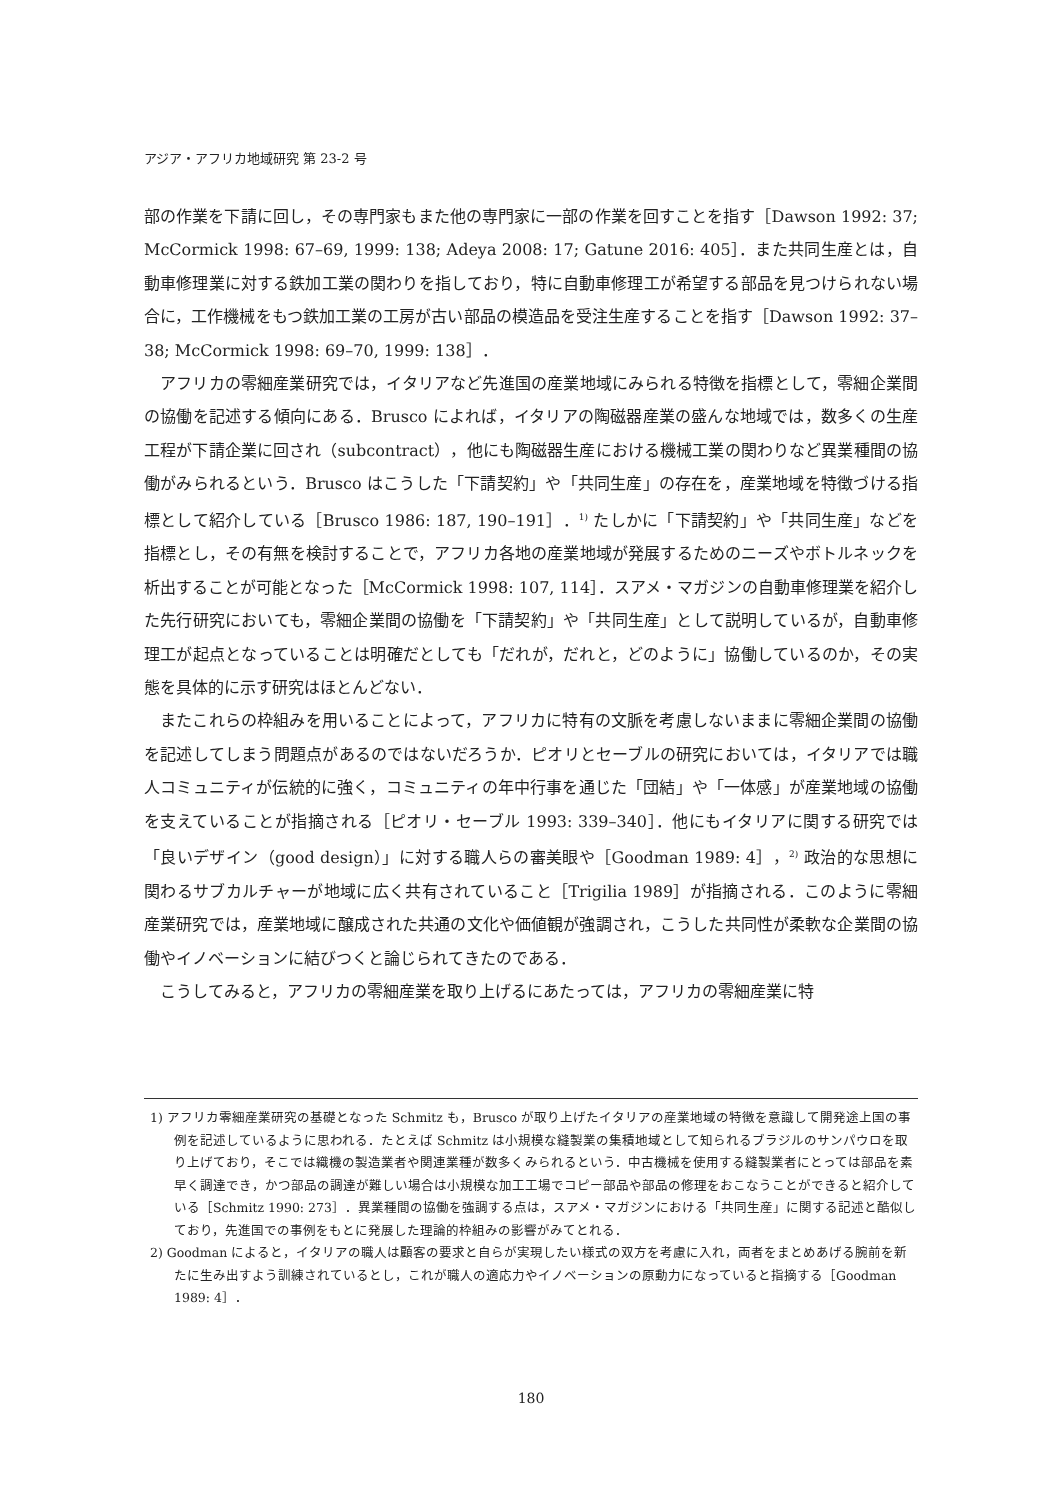アジア・アフリカ地域研究 第 23-2 号
部の作業を下請に回し，その専門家もまた他の専門家に一部の作業を回すことを指す［Dawson 1992: 37; McCormick 1998: 67–69, 1999: 138; Adeya 2008: 17; Gatune 2016: 405］．また共同生産とは，自動車修理業に対する鉄加工業の関わりを指しており，特に自動車修理工が希望する部品を見つけられない場合に，工作機械をもつ鉄加工業の工房が古い部品の模造品を受注生産することを指す［Dawson 1992: 37–38; McCormick 1998: 69–70, 1999: 138］．
アフリカの零細産業研究では，イタリアなど先進国の産業地域にみられる特徴を指標として，零細企業間の協働を記述する傾向にある．Brusco によれば，イタリアの陶磁器産業の盛んな地域では，数多くの生産工程が下請企業に回され（subcontract），他にも陶磁器生産における機械工業の関わりなど異業種間の協働がみられるという．Brusco はこうした「下請契約」や「共同生産」の存在を，産業地域を特徴づける指標として紹介している［Brusco 1986: 187, 190–191］．<sup>1)</sup> たしかに「下請契約」や「共同生産」などを指標とし，その有無を検討することで，アフリカ各地の産業地域が発展するためのニーズやボトルネックを析出することが可能となった［McCormick 1998: 107, 114］．スアメ・マガジンの自動車修理業を紹介した先行研究においても，零細企業間の協働を「下請契約」や「共同生産」として説明しているが，自動車修理工が起点となっていることは明確だとしても「だれが，だれと，どのように」協働しているのか，その実態を具体的に示す研究はほとんどない．
またこれらの枠組みを用いることによって，アフリカに特有の文脈を考慮しないままに零細企業間の協働を記述してしまう問題点があるのではないだろうか．ピオリとセーブルの研究においては，イタリアでは職人コミュニティが伝統的に強く，コミュニティの年中行事を通じた「団結」や「一体感」が産業地域の協働を支えていることが指摘される［ピオリ・セーブル 1993: 339–340］．他にもイタリアに関する研究では「良いデザイン（good design）」に対する職人らの審美眼や［Goodman 1989: 4］，<sup>2)</sup> 政治的な思想に関わるサブカルチャーが地域に広く共有されていること［Trigilia 1989］が指摘される．このように零細産業研究では，産業地域に醸成された共通の文化や価値観が強調され，こうした共同性が柔軟な企業間の協働やイノベーションに結びつくと論じられてきたのである．
こうしてみると，アフリカの零細産業を取り上げるにあたっては，アフリカの零細産業に特
1) アフリカ零細産業研究の基礎となった Schmitz も，Brusco が取り上げたイタリアの産業地域の特徴を意識して開発途上国の事例を記述しているように思われる．たとえば Schmitz は小規模な縫製業の集積地域として知られるブラジルのサンパウロを取り上げており，そこでは織機の製造業者や関連業種が数多くみられるという．中古機械を使用する縫製業者にとっては部品を素早く調達でき，かつ部品の調達が難しい場合は小規模な加工工場でコピー部品や部品の修理をおこなうことができると紹介している［Schmitz 1990: 273］．異業種間の協働を強調する点は，スアメ・マガジンにおける「共同生産」に関する記述と酷似しており，先進国での事例をもとに発展した理論的枠組みの影響がみてとれる．
2) Goodman によると，イタリアの職人は顧客の要求と自らが実現したい様式の双方を考慮に入れ，両者をまとめあげる腕前を新たに生み出すよう訓練されているとし，これが職人の適応力やイノベーションの原動力になっていると指摘する［Goodman 1989: 4］．
180